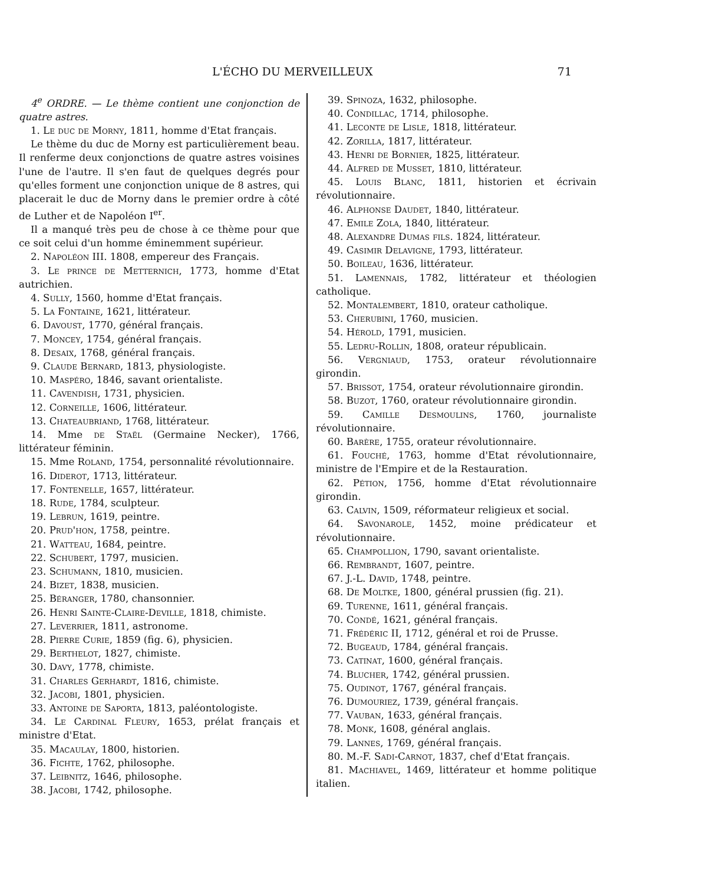L'ÉCHO DU MERVEILLEUX 71
4<sup>e</sup> ORDRE. — Le thème contient une conjonction de quatre astres.
1. Le duc de Morny, 1811, homme d'Etat français.
Le thème du duc de Morny est particulièrement beau. Il renferme deux conjonctions de quatre astres voisines l'une de l'autre. Il s'en faut de quelques degrés pour qu'elles forment une conjonction unique de 8 astres, qui placerait le duc de Morny dans le premier ordre à côté de Luther et de Napoléon I<sup>er</sup>.
Il a manqué très peu de chose à ce thème pour que ce soit celui d'un homme éminemment supérieur.
2. Napoléon III. 1808, empereur des Français.
3. Le prince de Metternich, 1773, homme d'Etat autrichien.
4. Sully, 1560, homme d'Etat français.
5. La Fontaine, 1621, littérateur.
6. Davoust, 1770, général français.
7. Moncey, 1754, général français.
8. Desaix, 1768, général français.
9. Claude Bernard, 1813, physiologiste.
10. Maspéro, 1846, savant orientaliste.
11. Cavendish, 1731, physicien.
12. Corneille, 1606, littérateur.
13. Chateaubriand, 1768, littérateur.
14. Mme de Staël (Germaine Necker), 1766, littérateur féminin.
15. Mme Roland, 1754, personnalité révolutionnaire.
16. Diderot, 1713, littérateur.
17. Fontenelle, 1657, littérateur.
18. Rude, 1784, sculpteur.
19. Lebrun, 1619, peintre.
20. Prud'hon, 1758, peintre.
21. Watteau, 1684, peintre.
22. Schubert, 1797, musicien.
23. Schumann, 1810, musicien.
24. Bizet, 1838, musicien.
25. Béranger, 1780, chansonnier.
26. Henri Sainte-Claire-Deville, 1818, chimiste.
27. Leverrier, 1811, astronome.
28. Pierre Curie, 1859 (fig. 6), physicien.
29. Berthelot, 1827, chimiste.
30. Davy, 1778, chimiste.
31. Charles Gerhardt, 1816, chimiste.
32. Jacobi, 1801, physicien.
33. Antoine de Saporta, 1813, paléontologiste.
34. Le Cardinal Fleury, 1653, prélat français et ministre d'Etat.
35. Macaulay, 1800, historien.
36. Fichte, 1762, philosophe.
37. Leibnitz, 1646, philosophe.
38. Jacobi, 1742, philosophe.
39. Spinoza, 1632, philosophe.
40. Condillac, 1714, philosophe.
41. Leconte de Lisle, 1818, littérateur.
42. Zorilla, 1817, littérateur.
43. Henri de Bornier, 1825, littérateur.
44. Alfred de Musset, 1810, littérateur.
45. Louis Blanc, 1811, historien et écrivain révolutionnaire.
46. Alphonse Daudet, 1840, littérateur.
47. Emile Zola, 1840, littérateur.
48. Alexandre Dumas fils. 1824, littérateur.
49. Casimir Delavigne, 1793, littérateur.
50. Boileau, 1636, littérateur.
51. Lamennais, 1782, littérateur et théologien catholique.
52. Montalembert, 1810, orateur catholique.
53. Cherubini, 1760, musicien.
54. Hérold, 1791, musicien.
55. Ledru-Rollin, 1808, orateur républicain.
56. Vergniaud, 1753, orateur révolutionnaire girondin.
57. Brissot, 1754, orateur révolutionnaire girondin.
58. Buzot, 1760, orateur révolutionnaire girondin.
59. Camille Desmoulins, 1760, journaliste révolutionnaire.
60. Barère, 1755, orateur révolutionnaire.
61. Fouché, 1763, homme d'Etat révolutionnaire, ministre de l'Empire et de la Restauration.
62. Pétion, 1756, homme d'Etat révolutionnaire girondin.
63. Calvin, 1509, réformateur religieux et social.
64. Savonarole, 1452, moine prédicateur et révolutionnaire.
65. Champollion, 1790, savant orientaliste.
66. Rembrandt, 1607, peintre.
67. J.-L. David, 1748, peintre.
68. De Moltke, 1800, général prussien (fig. 21).
69. Turenne, 1611, général français.
70. Condé, 1621, général français.
71. Frédéric II, 1712, général et roi de Prusse.
72. Bugeaud, 1784, général français.
73. Catinat, 1600, général français.
74. Blucher, 1742, général prussien.
75. Oudinot, 1767, général français.
76. Dumouriez, 1739, général français.
77. Vauban, 1633, général français.
78. Monk, 1608, général anglais.
79. Lannes, 1769, général français.
80. M.-F. Sadi-Carnot, 1837, chef d'Etat français.
81. Machiavel, 1469, littérateur et homme politique italien.